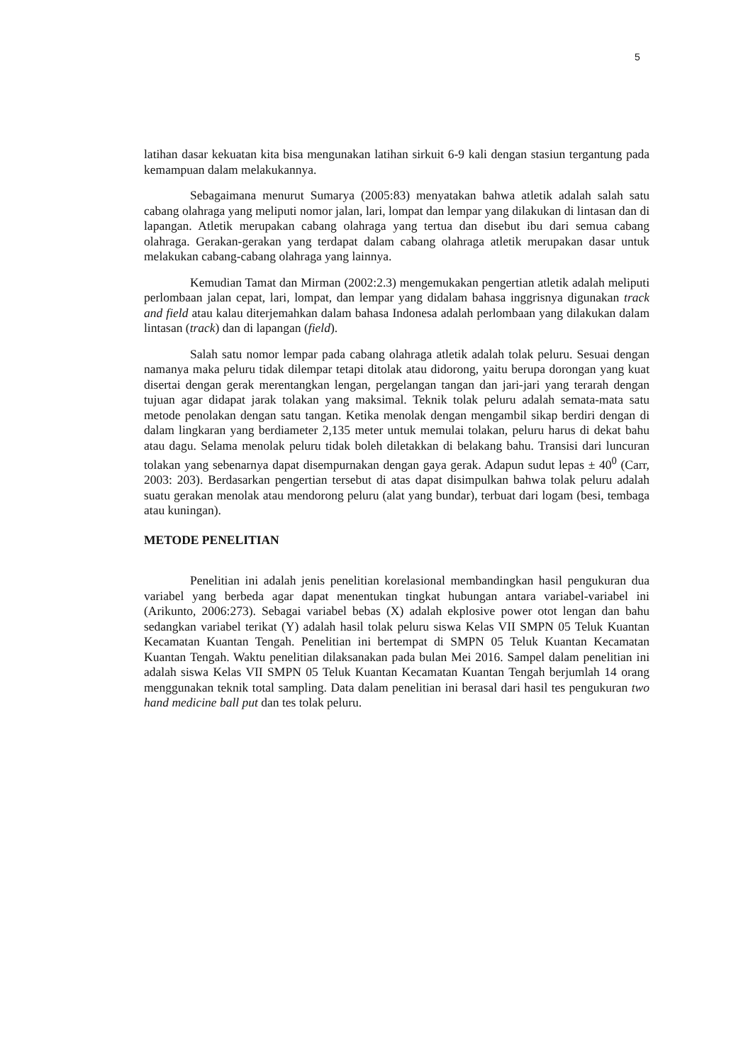5
latihan dasar kekuatan kita bisa mengunakan latihan sirkuit 6-9 kali dengan stasiun tergantung pada kemampuan dalam melakukannya.
Sebagaimana menurut Sumarya (2005:83) menyatakan bahwa atletik adalah salah satu cabang olahraga yang meliputi nomor jalan, lari, lompat dan lempar yang dilakukan di lintasan dan di lapangan. Atletik merupakan cabang olahraga yang tertua dan disebut ibu dari semua cabang olahraga. Gerakan-gerakan yang terdapat dalam cabang olahraga atletik merupakan dasar untuk melakukan cabang-cabang olahraga yang lainnya.
Kemudian Tamat dan Mirman (2002:2.3) mengemukakan pengertian atletik adalah meliputi perlombaan jalan cepat, lari, lompat, dan lempar yang didalam bahasa inggrisnya digunakan track and field atau kalau diterjemahkan dalam bahasa Indonesa adalah perlombaan yang dilakukan dalam lintasan (track) dan di lapangan (field).
Salah satu nomor lempar pada cabang olahraga atletik adalah tolak peluru. Sesuai dengan namanya maka peluru tidak dilempar tetapi ditolak atau didorong, yaitu berupa dorongan yang kuat disertai dengan gerak merentangkan lengan, pergelangan tangan dan jari-jari yang terarah dengan tujuan agar didapat jarak tolakan yang maksimal. Teknik tolak peluru adalah semata-mata satu metode penolakan dengan satu tangan. Ketika menolak dengan mengambil sikap berdiri dengan di dalam lingkaran yang berdiameter 2,135 meter untuk memulai tolakan, peluru harus di dekat bahu atau dagu. Selama menolak peluru tidak boleh diletakkan di belakang bahu. Transisi dari luncuran tolakan yang sebenarnya dapat disempurnakan dengan gaya gerak. Adapun sudut lepas ± 40<sup>0</sup> (Carr, 2003: 203). Berdasarkan pengertian tersebut di atas dapat disimpulkan bahwa tolak peluru adalah suatu gerakan menolak atau mendorong peluru (alat yang bundar), terbuat dari logam (besi, tembaga atau kuningan).
METODE PENELITIAN
Penelitian ini adalah jenis penelitian korelasional membandingkan hasil pengukuran dua variabel yang berbeda agar dapat menentukan tingkat hubungan antara variabel-variabel ini (Arikunto, 2006:273). Sebagai variabel bebas (X) adalah ekplosive power otot lengan dan bahu sedangkan variabel terikat (Y) adalah hasil tolak peluru siswa Kelas VII SMPN 05 Teluk Kuantan Kecamatan Kuantan Tengah. Penelitian ini bertempat di SMPN 05 Teluk Kuantan Kecamatan Kuantan Tengah. Waktu penelitian dilaksanakan pada bulan Mei 2016. Sampel dalam penelitian ini adalah siswa Kelas VII SMPN 05 Teluk Kuantan Kecamatan Kuantan Tengah berjumlah 14 orang menggunakan teknik total sampling. Data dalam penelitian ini berasal dari hasil tes pengukuran two hand medicine ball put dan tes tolak peluru.